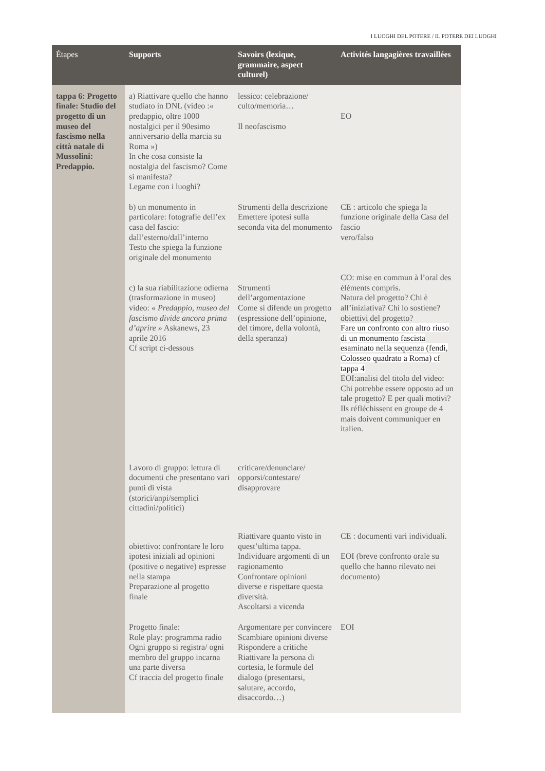I LUOGHI DEL POTERE / IL POTERE DEI LUOGHI
| Étapes | Supports | Savoirs (lexique, grammaire, aspect culturel) | Activités langagières travaillées |
| --- | --- | --- | --- |
| tappa 6: Progetto finale: Studio del progetto di un museo del fascismo nella città natale di Mussolini: Predappio. | a) Riattivare quello che hanno studiato in DNL (video :« predappio, oltre 1000 nostalgici per il 90esimo anniversario della marcia su Roma ») In che cosa consiste la nostalgia del fascismo? Come si manifesta? Legame con i luoghi? | lessico: celebrazione/ culto/memoria… Il neofascismo | EO |
| | b) un monumento in particolare: fotografie dell’ex casa del fascio: dall’esterno/dall’interno Testo che spiega la funzione originale del monumento | Strumenti della descrizione Emettere ipotesi sulla seconda vita del monumento | CE : articolo che spiega la funzione originale della Casa del fascio vero/falso |
| | c) la sua riabilitazione odierna (trasformazione in museo) video: « Predappio, museo del fascismo divide ancora prima d’aprire » Askanews, 23 aprile 2016 Cf script ci-dessous | Strumenti dell’argomentazione Come si difende un progetto (espressione dell’opinione, del timore, della volontà, della speranza) | CO: mise en commun à l’oral des éléments compris. Natura del progetto? Chi è all’iniziativa? Chi lo sostiene? obiettivi del progetto? Fare un confronto con altro riuso di un monumento fascista esaminato nella sequenza (fendi, Colosseo quadrato a Roma) cf tappa 4 EOI:analisi del titolo del video: Chi potrebbe essere opposto ad un tale progetto? E per quali motivi? Ils réfléchissent en groupe de 4 mais doivent communiquer en italien. |
| | Lavoro di gruppo: lettura di documenti che presentano vari punti di vista (storici/anpi/semplici cittadini/politici) | criticare/denunciare/ opporsi/contestare/ disapprovare | |
| | obiettivo: confrontare le loro ipotesi iniziali ad opinioni (positive o negative) espresse nella stampa Preparazione al progetto finale | Riattivare quanto visto in quest’ultima tappa. Individuare argomenti di un ragionamento Confrontare opinioni diverse e rispettare questa diversità. Ascoltarsi a vicenda | CE : documenti vari individuali. EOI (breve confronto orale su quello che hanno rilevato nei documento) |
| | Progetto finale: Role play: programma radio Ogni gruppo si registra/ ogni membro del gruppo incarna una parte diversa Cf traccia del progetto finale | Argomentare per convincere Scambiare opinioni diverse Rispondere a critiche Riattivare la persona di cortesia, le formule del dialogo (presentarsi, salutare, accordo, disaccordo…) | EOI |